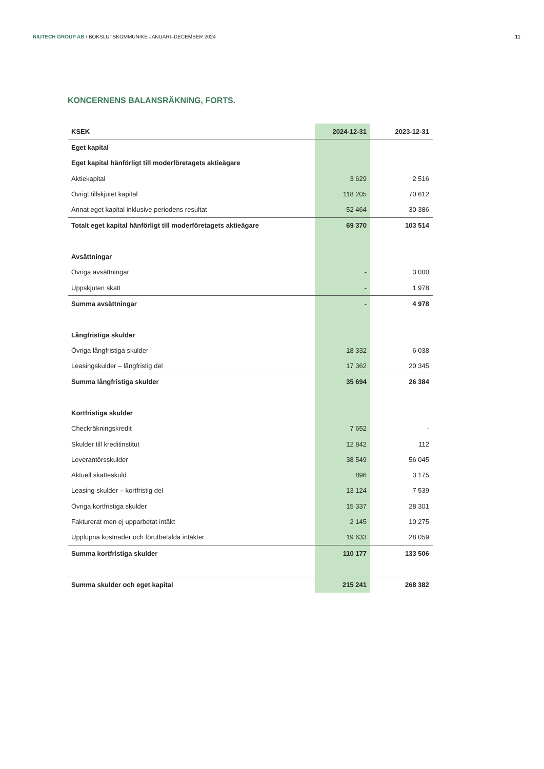NIUTECH GROUP AB / BOKSLUTSKOMMUNIKÉ JANUARI–DECEMBER 2024 11
KONCERNENS BALANSRÄKNING, FORTS.
| KSEK | 2024-12-31 | 2023-12-31 |
| --- | --- | --- |
| Eget kapital | | |
| Eget kapital hänförligt till moderföretagets aktieägare | | |
| Aktiekapital | 3 629 | 2 516 |
| Övrigt tillskjutet kapital | 118 205 | 70 612 |
| Annat eget kapital inklusive periodens resultat | -52 464 | 30 386 |
| Totalt eget kapital hänförligt till moderföretagets aktieägare | 69 370 | 103 514 |
| Avsättningar | | |
| Övriga avsättningar | - | 3 000 |
| Uppskjuten skatt | - | 1 978 |
| Summa avsättningar | - | 4 978 |
| Långfristiga skulder | | |
| Övriga långfristiga skulder | 18 332 | 6 038 |
| Leasingskulder – långfristig del | 17 362 | 20 345 |
| Summa långfristiga skulder | 35 694 | 26 384 |
| Kortfristiga skulder | | |
| Checkräkningskredit | 7 652 | - |
| Skulder till kreditinstitut | 12 842 | 112 |
| Leverantörsskulder | 38 549 | 56 045 |
| Aktuell skatteskuld | 896 | 3 175 |
| Leasing skulder – kortfristig del | 13 124 | 7 539 |
| Övriga kortfristiga skulder | 15 337 | 28 301 |
| Fakturerat men ej upparbetat intäkt | 2 145 | 10 275 |
| Upplupna kostnader och förutbetalda intäkter | 19 633 | 28 059 |
| Summa kortfristiga skulder | 110 177 | 133 506 |
| Summa skulder och eget kapital | 215 241 | 268 382 |